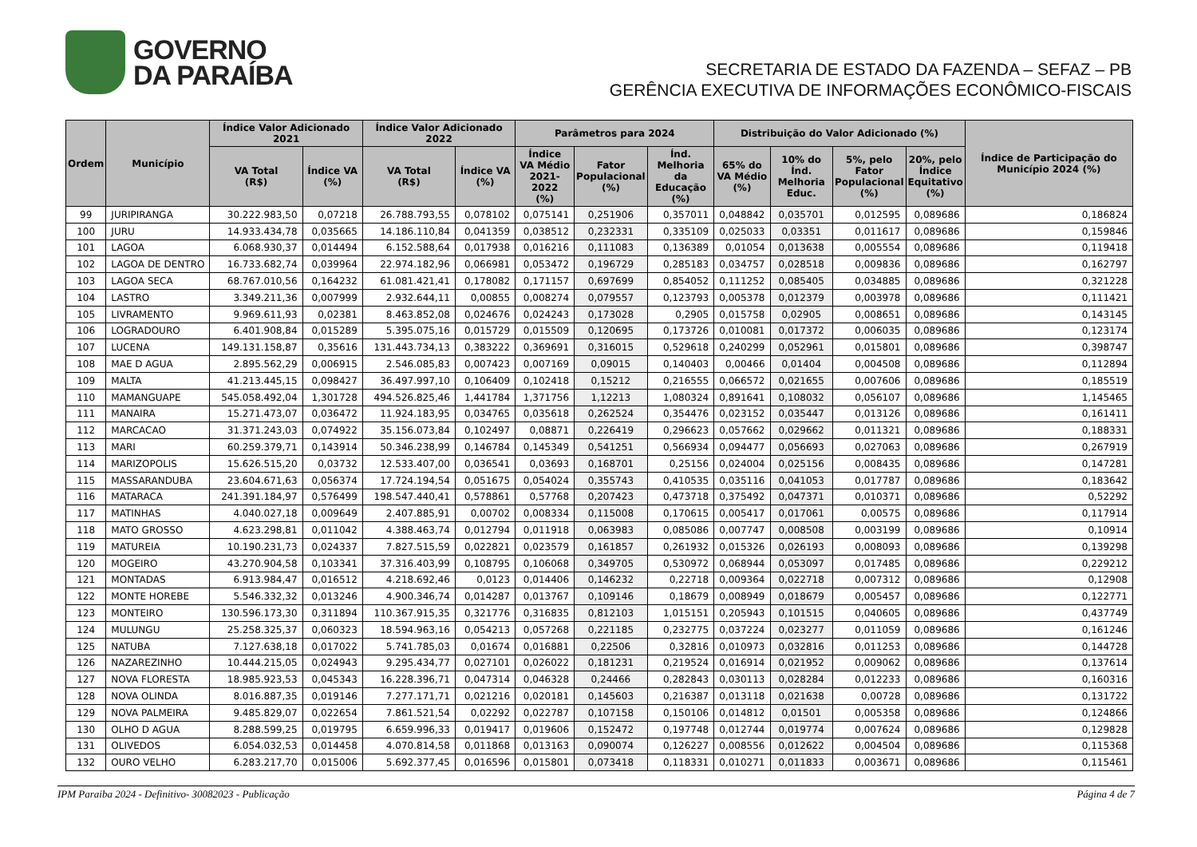GOVERNO
DA PARAÍBA
SECRETARIA DE ESTADO DA FAZENDA – SEFAZ – PB
GERÊNCIA EXECUTIVA DE INFORMAÇÕES ECONÔMICO-FISCAIS
| Ordem | Município | Índice Valor Adicionado 2021 | | Índice Valor Adicionado 2022 | | Parâmetros para 2024 | | | Distribuição do Valor Adicionado (%) | | | | Índice de Participação do Município 2024 (%) |
| --- | --- | --- | --- | --- | --- | --- | --- | --- | --- | --- | --- | --- | --- |
| | | VA Total (R$) | Índice VA (%) | VA Total (R$) | Índice VA (%) | Índice VA Médio 2021-2022 (%) | Fator Populacional (%) | Índ. Melhoria da Educação (%) | 65% do VA Médio (%) | 10% do Índ. Melhoria Educ. | 5%, pelo Fator Populacional (%) | 20%, pelo Índice Equitativo (%) | |
| 99 | JURIPIRANGA | 30.222.983,50 | 0,07218 | 26.788.793,55 | 0,078102 | 0,075141 | 0,251906 | 0,357011 | 0,048842 | 0,035701 | 0,012595 | 0,089686 | 0,186824 |
| 100 | JURU | 14.933.434,78 | 0,035665 | 14.186.110,84 | 0,041359 | 0,038512 | 0,232331 | 0,335109 | 0,025033 | 0,03351 | 0,011617 | 0,089686 | 0,159846 |
| 101 | LAGOA | 6.068.930,37 | 0,014494 | 6.152.588,64 | 0,017938 | 0,016216 | 0,111083 | 0,136389 | 0,01054 | 0,013638 | 0,005554 | 0,089686 | 0,119418 |
| 102 | LAGOA DE DENTRO | 16.733.682,74 | 0,039964 | 22.974.182,96 | 0,066981 | 0,053472 | 0,196729 | 0,285183 | 0,034757 | 0,028518 | 0,009836 | 0,089686 | 0,162797 |
| 103 | LAGOA SECA | 68.767.010,56 | 0,164232 | 61.081.421,41 | 0,178082 | 0,171157 | 0,697699 | 0,854052 | 0,111252 | 0,085405 | 0,034885 | 0,089686 | 0,321228 |
| 104 | LASTRO | 3.349.211,36 | 0,007999 | 2.932.644,11 | 0,00855 | 0,008274 | 0,079557 | 0,123793 | 0,005378 | 0,012379 | 0,003978 | 0,089686 | 0,111421 |
| 105 | LIVRAMENTO | 9.969.611,93 | 0,02381 | 8.463.852,08 | 0,024676 | 0,024243 | 0,173028 | 0,2905 | 0,015758 | 0,02905 | 0,008651 | 0,089686 | 0,143145 |
| 106 | LOGRADOURO | 6.401.908,84 | 0,015289 | 5.395.075,16 | 0,015729 | 0,015509 | 0,120695 | 0,173726 | 0,010081 | 0,017372 | 0,006035 | 0,089686 | 0,123174 |
| 107 | LUCENA | 149.131.158,87 | 0,35616 | 131.443.734,13 | 0,383222 | 0,369691 | 0,316015 | 0,529618 | 0,240299 | 0,052961 | 0,015801 | 0,089686 | 0,398747 |
| 108 | MAE D AGUA | 2.895.562,29 | 0,006915 | 2.546.085,83 | 0,007423 | 0,007169 | 0,09015 | 0,140403 | 0,00466 | 0,01404 | 0,004508 | 0,089686 | 0,112894 |
| 109 | MALTA | 41.213.445,15 | 0,098427 | 36.497.997,10 | 0,106409 | 0,102418 | 0,15212 | 0,216555 | 0,066572 | 0,021655 | 0,007606 | 0,089686 | 0,185519 |
| 110 | MAMANGUAPE | 545.058.492,04 | 1,301728 | 494.526.825,46 | 1,441784 | 1,371756 | 1,12213 | 1,080324 | 0,891641 | 0,108032 | 0,056107 | 0,089686 | 1,145465 |
| 111 | MANAIRA | 15.271.473,07 | 0,036472 | 11.924.183,95 | 0,034765 | 0,035618 | 0,262524 | 0,354476 | 0,023152 | 0,035447 | 0,013126 | 0,089686 | 0,161411 |
| 112 | MARCACAO | 31.371.243,03 | 0,074922 | 35.156.073,84 | 0,102497 | 0,08871 | 0,226419 | 0,296623 | 0,057662 | 0,029662 | 0,011321 | 0,089686 | 0,188331 |
| 113 | MARI | 60.259.379,71 | 0,143914 | 50.346.238,99 | 0,146784 | 0,145349 | 0,541251 | 0,566934 | 0,094477 | 0,056693 | 0,027063 | 0,089686 | 0,267919 |
| 114 | MARIZOPOLIS | 15.626.515,20 | 0,03732 | 12.533.407,00 | 0,036541 | 0,03693 | 0,168701 | 0,25156 | 0,024004 | 0,025156 | 0,008435 | 0,089686 | 0,147281 |
| 115 | MASSARANDUBA | 23.604.671,63 | 0,056374 | 17.724.194,54 | 0,051675 | 0,054024 | 0,355743 | 0,410535 | 0,035116 | 0,041053 | 0,017787 | 0,089686 | 0,183642 |
| 116 | MATARACA | 241.391.184,97 | 0,576499 | 198.547.440,41 | 0,578861 | 0,57768 | 0,207423 | 0,473718 | 0,375492 | 0,047371 | 0,010371 | 0,089686 | 0,52292 |
| 117 | MATINHAS | 4.040.027,18 | 0,009649 | 2.407.885,91 | 0,00702 | 0,008334 | 0,115008 | 0,170615 | 0,005417 | 0,017061 | 0,00575 | 0,089686 | 0,117914 |
| 118 | MATO GROSSO | 4.623.298,81 | 0,011042 | 4.388.463,74 | 0,012794 | 0,011918 | 0,063983 | 0,085086 | 0,007747 | 0,008508 | 0,003199 | 0,089686 | 0,10914 |
| 119 | MATUREIA | 10.190.231,73 | 0,024337 | 7.827.515,59 | 0,022821 | 0,023579 | 0,161857 | 0,261932 | 0,015326 | 0,026193 | 0,008093 | 0,089686 | 0,139298 |
| 120 | MOGEIRO | 43.270.904,58 | 0,103341 | 37.316.403,99 | 0,108795 | 0,106068 | 0,349705 | 0,530972 | 0,068944 | 0,053097 | 0,017485 | 0,089686 | 0,229212 |
| 121 | MONTADAS | 6.913.984,47 | 0,016512 | 4.218.692,46 | 0,0123 | 0,014406 | 0,146232 | 0,22718 | 0,009364 | 0,022718 | 0,007312 | 0,089686 | 0,12908 |
| 122 | MONTE HOREBE | 5.546.332,32 | 0,013246 | 4.900.346,74 | 0,014287 | 0,013767 | 0,109146 | 0,18679 | 0,008949 | 0,018679 | 0,005457 | 0,089686 | 0,122771 |
| 123 | MONTEIRO | 130.596.173,30 | 0,311894 | 110.367.915,35 | 0,321776 | 0,316835 | 0,812103 | 1,015151 | 0,205943 | 0,101515 | 0,040605 | 0,089686 | 0,437749 |
| 124 | MULUNGU | 25.258.325,37 | 0,060323 | 18.594.963,16 | 0,054213 | 0,057268 | 0,221185 | 0,232775 | 0,037224 | 0,023277 | 0,011059 | 0,089686 | 0,161246 |
| 125 | NATUBA | 7.127.638,18 | 0,017022 | 5.741.785,03 | 0,01674 | 0,016881 | 0,22506 | 0,32816 | 0,010973 | 0,032816 | 0,011253 | 0,089686 | 0,144728 |
| 126 | NAZAREZINHO | 10.444.215,05 | 0,024943 | 9.295.434,77 | 0,027101 | 0,026022 | 0,181231 | 0,219524 | 0,016914 | 0,021952 | 0,009062 | 0,089686 | 0,137614 |
| 127 | NOVA FLORESTA | 18.985.923,53 | 0,045343 | 16.228.396,71 | 0,047314 | 0,046328 | 0,24466 | 0,282843 | 0,030113 | 0,028284 | 0,012233 | 0,089686 | 0,160316 |
| 128 | NOVA OLINDA | 8.016.887,35 | 0,019146 | 7.277.171,71 | 0,021216 | 0,020181 | 0,145603 | 0,216387 | 0,013118 | 0,021638 | 0,00728 | 0,089686 | 0,131722 |
| 129 | NOVA PALMEIRA | 9.485.829,07 | 0,022654 | 7.861.521,54 | 0,02292 | 0,022787 | 0,107158 | 0,150106 | 0,014812 | 0,01501 | 0,005358 | 0,089686 | 0,124866 |
| 130 | OLHO D AGUA | 8.288.599,25 | 0,019795 | 6.659.996,33 | 0,019417 | 0,019606 | 0,152472 | 0,197748 | 0,012744 | 0,019774 | 0,007624 | 0,089686 | 0,129828 |
| 131 | OLIVEDOS | 6.054.032,53 | 0,014458 | 4.070.814,58 | 0,011868 | 0,013163 | 0,090074 | 0,126227 | 0,008556 | 0,012622 | 0,004504 | 0,089686 | 0,115368 |
| 132 | OURO VELHO | 6.283.217,70 | 0,015006 | 5.692.377,45 | 0,016596 | 0,015801 | 0,073418 | 0,118331 | 0,010271 | 0,011833 | 0,003671 | 0,089686 | 0,115461 |
IPM Paraiba 2024 - Definitivo- 30082023 - Publicação Página 4 de 7